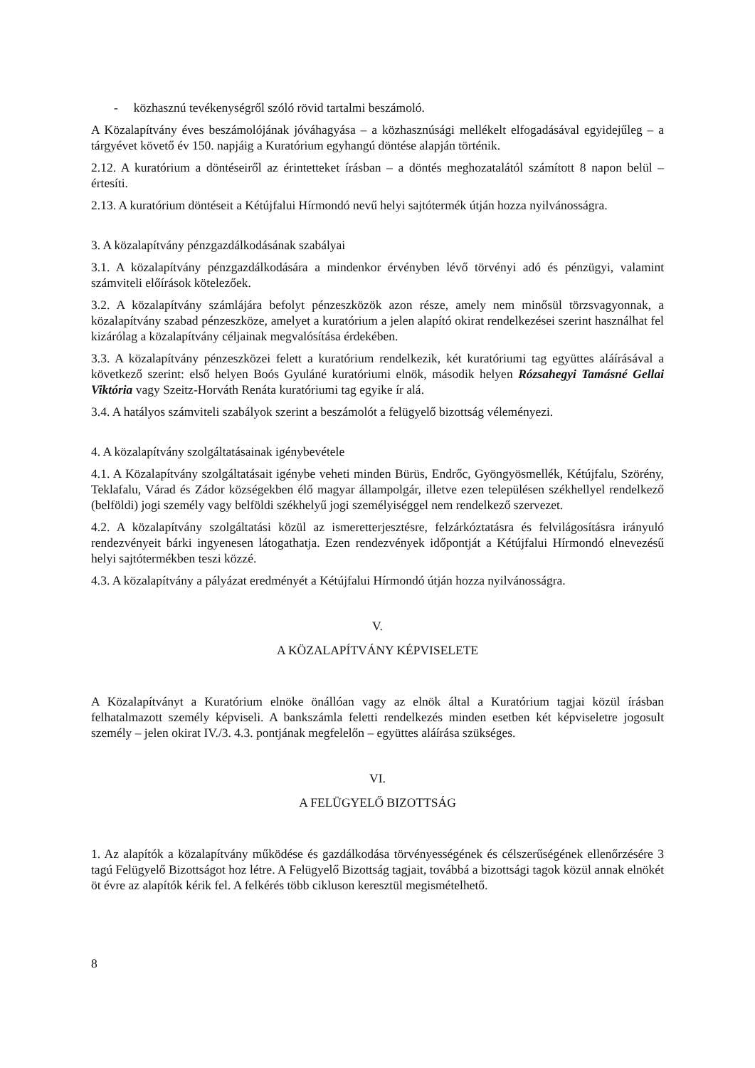- közhasznú tevékenységről szóló rövid tartalmi beszámoló.
A Közalapítvány éves beszámolójának jóváhagyása – a közhasznúsági mellékelt elfogadásával egyidejűleg – a tárgyévet követő év 150. napjáig a Kuratórium egyhangú döntése alapján történik.
2.12. A kuratórium a döntéseiről az érintetteket írásban – a döntés meghozatalától számított 8 napon belül – értesíti.
2.13. A kuratórium döntéseit a Kétújfalui Hírmondó nevű helyi sajtótermék útján hozza nyilvánosságra.
3. A közalapítvány pénzgazdálkodásának szabályai
3.1. A közalapítvány pénzgazdálkodására a mindenkor érvényben lévő törvényi adó és pénzügyi, valamint számviteli előírások kötelezőek.
3.2. A közalapítvány számlájára befolyt pénzeszközök azon része, amely nem minősül törzsvagyonnak, a közalapítvány szabad pénzeszköze, amelyet a kuratórium a jelen alapító okirat rendelkezései szerint használhat fel kizárólag a közalapítvány céljainak megvalósítása érdekében.
3.3. A közalapítvány pénzeszközei felett a kuratórium rendelkezik, két kuratóriumi tag együttes aláírásával a következő szerint: első helyen Boós Gyuláné kuratóriumi elnök, második helyen Rózsahegyi Tamásné Gellai Viktória vagy Szeitz-Horváth Renáta kuratóriumi tag egyike ír alá.
3.4. A hatályos számviteli szabályok szerint a beszámolót a felügyelő bizottság véleményezi.
4. A közalapítvány szolgáltatásainak igénybevétele
4.1. A Közalapítvány szolgáltatásait igénybe veheti minden Bürüs, Endrőc, Gyöngyösmellék, Kétújfalu, Szörény, Teklafalu, Várad és Zádor községekben élő magyar állampolgár, illetve ezen településen székhellyel rendelkező (belföldi) jogi személy vagy belföldi székhelyű jogi személyiséggel nem rendelkező szervezet.
4.2. A közalapítvány szolgáltatási közül az ismeretterjesztésre, felzárkóztatásra és felvilágosításra irányuló rendezvényeit bárki ingyenesen látogathatja. Ezen rendezvények időpontját a Kétújfalui Hírmondó elnevezésű helyi sajtótermékben teszi közzé.
4.3. A közalapítvány a pályázat eredményét a Kétújfalui Hírmondó útján hozza nyilvánosságra.
V.
A KÖZALAPÍTVÁNY KÉPVISELETE
A Közalapítványt a Kuratórium elnöke önállóan vagy az elnök által a Kuratórium tagjai közül írásban felhatalmazott személy képviseli. A bankszámla feletti rendelkezés minden esetben két képviseletre jogosult személy – jelen okirat IV./3. 4.3. pontjának megfelelőn – együttes aláírása szükséges.
VI.
A FELÜGYELŐ BIZOTTSÁG
1. Az alapítók a közalapítvány működése és gazdálkodása törvényességének és célszerűségének ellenőrzésére 3 tagú Felügyelő Bizottságot hoz létre. A Felügyelő Bizottság tagjait, továbbá a bizottsági tagok közül annak elnökét öt évre az alapítók kérik fel. A felkérés több cikluson keresztül megismételhető.
8